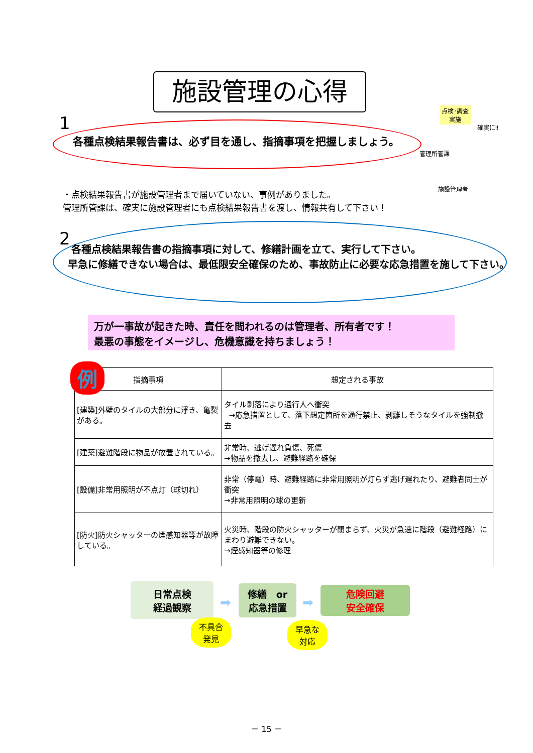施設管理の心得
1
各種点検結果報告書は、必ず目を通し、指摘事項を把握しましょう。
点検･調査
実施
確実に‼
管理所管課
施設管理者
・点検結果報告書が施設管理者まで届いていない、事例がありました。
管理所管課は、確実に施設管理者にも点検結果報告書を渡し、情報共有して下さい！
2
各種点検結果報告書の指摘事項に対して、修繕計画を立て、実行して下さい。
早急に修繕できない場合は、最低限安全確保のため、事故防止に必要な応急措置を施して下さい。
万が一事故が起きた時、責任を問われるのは管理者、所有者です！
最悪の事態をイメージし、危機意識を持ちましょう！
| 指摘事項 | 想定される事故 |
| --- | --- |
| [建築]外壁のタイルの大部分に浮き、亀裂がある。 | タイル剥落により通行人へ衝突 →応急措置として、落下想定箇所を通行禁止、剥離しそうなタイルを強制撤去 |
| [建築]避難階段に物品が放置されている。 | 非常時、逃げ遅れ負傷、死傷 →物品を撤去し、避難経路を確保 |
| [設備]非常用照明が不点灯（球切れ） | 非常（停電）時、避難経路に非常用照明が灯らず逃げ遅れたり、避難者同士が衝突 →非常用照明の球の更新 |
| [防火]防火シャッターの煙感知器等が故障している。 | 火災時、階段の防火シャッターが閉まらず、火災が急速に階段（避難経路）にまわり避難できない。 →煙感知器等の修理 |
例
日常点検
経過観察
➡
修繕　or
応急措置
➡
危険回避
安全確保
不具合
発見
早急な
対応
－ 15 －